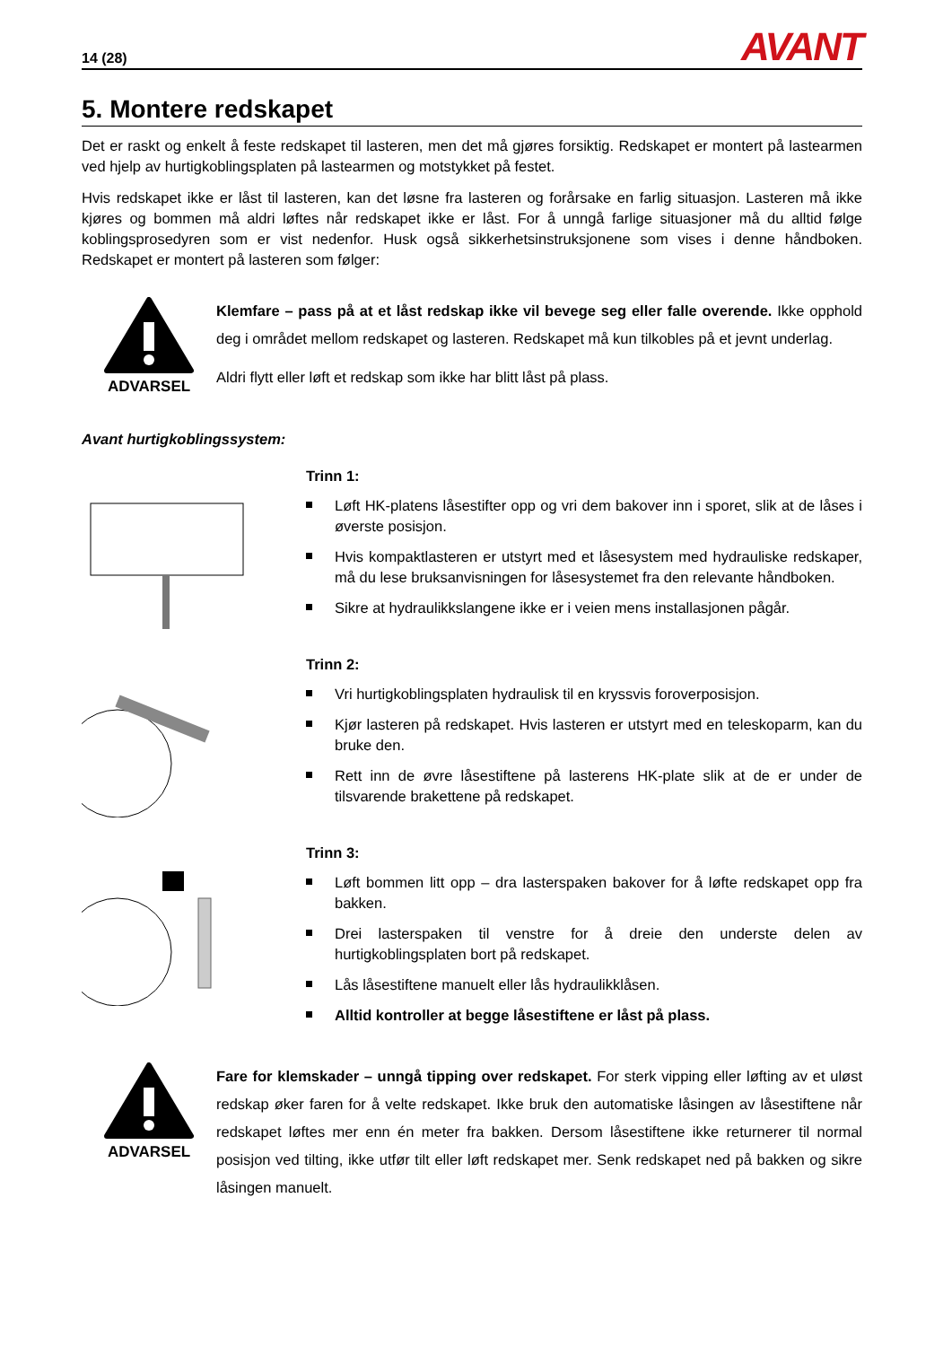14 (28) AVANT
5. Montere redskapet
Det er raskt og enkelt å feste redskapet til lasteren, men det må gjøres forsiktig. Redskapet er montert på lastearmen ved hjelp av hurtigkoblingsplaten på lastearmen og motstykket på festet.
Hvis redskapet ikke er låst til lasteren, kan det løsne fra lasteren og forårsake en farlig situasjon. Lasteren må ikke kjøres og bommen må aldri løftes når redskapet ikke er låst. For å unngå farlige situasjoner må du alltid følge koblingsprosedyren som er vist nedenfor. Husk også sikkerhetsinstruksjonene som vises i denne håndboken. Redskapet er montert på lasteren som følger:
ADVARSEL
Klemfare – pass på at et låst redskap ikke vil bevege seg eller falle overende. Ikke opphold deg i området mellom redskapet og lasteren. Redskapet må kun tilkobles på et jevnt underlag.
Aldri flytt eller løft et redskap som ikke har blitt låst på plass.
Avant hurtigkoblingssystem:
Trinn 1:
Løft HK-platens låsestifter opp og vri dem bakover inn i sporet, slik at de låses i øverste posisjon.
Hvis kompaktlasteren er utstyrt med et låsesystem med hydrauliske redskaper, må du lese bruksanvisningen for låsesystemet fra den relevante håndboken.
Sikre at hydraulikkslangene ikke er i veien mens installasjonen pågår.
Trinn 2:
Vri hurtigkoblingsplaten hydraulisk til en kryssvis foroverposisjon.
Kjør lasteren på redskapet. Hvis lasteren er utstyrt med en teleskoparm, kan du bruke den.
Rett inn de øvre låsestiftene på lasterens HK-plate slik at de er under de tilsvarende brakettene på redskapet.
Trinn 3:
Løft bommen litt opp – dra lasterspaken bakover for å løfte redskapet opp fra bakken.
Drei lasterspaken til venstre for å dreie den underste delen av hurtigkoblingsplaten bort på redskapet.
Lås låsestiftene manuelt eller lås hydraulikklåsen.
Alltid kontroller at begge låsestiftene er låst på plass.
ADVARSEL
Fare for klemskader – unngå tipping over redskapet. For sterk vipping eller løfting av et uløst redskap øker faren for å velte redskapet. Ikke bruk den automatiske låsingen av låsestiftene når redskapet løftes mer enn én meter fra bakken. Dersom låsestiftene ikke returnerer til normal posisjon ved tilting, ikke utfør tilt eller løft redskapet mer. Senk redskapet ned på bakken og sikre låsingen manuelt.